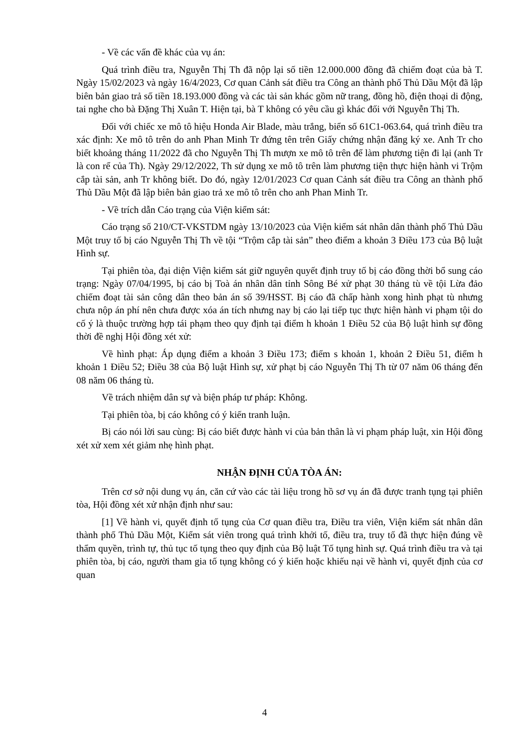- Về các vấn đề khác của vụ án:
Quá trình điều tra, Nguyễn Thị Th đã nộp lại số tiền 12.000.000 đồng đã chiếm đoạt của bà T. Ngày 15/02/2023 và ngày 16/4/2023, Cơ quan Cảnh sát điều tra Công an thành phố Thủ Dầu Một đã lập biên bản giao trả số tiền 18.193.000 đồng và các tài sản khác gồm nữ trang, đồng hồ, điện thoại di động, tai nghe cho bà Đặng Thị Xuân T. Hiện tại, bà T không có yêu cầu gì khác đối với Nguyễn Thị Th.
Đối với chiếc xe mô tô hiệu Honda Air Blade, màu trắng, biển số 61C1-063.64, quá trình điều tra xác định: Xe mô tô trên do anh Phan Minh Tr đứng tên trên Giấy chứng nhận đăng ký xe. Anh Tr cho biết khoảng tháng 11/2022 đã cho Nguyễn Thị Th mượn xe mô tô trên để làm phương tiện đi lại (anh Tr là con rể của Th). Ngày 29/12/2022, Th sử dụng xe mô tô trên làm phương tiện thực hiện hành vi Trộm cắp tài sản, anh Tr không biết. Do đó, ngày 12/01/2023 Cơ quan Cảnh sát điều tra Công an thành phố Thủ Dầu Một đã lập biên bản giao trả xe mô tô trên cho anh Phan Minh Tr.
- Về trích dẫn Cáo trạng của Viện kiểm sát:
Cáo trạng số 210/CT-VKSTDM ngày 13/10/2023 của Viện kiểm sát nhân dân thành phố Thủ Dầu Một truy tố bị cáo Nguyễn Thị Th về tội “Trộm cắp tài sản” theo điểm a khoản 3 Điều 173 của Bộ luật Hình sự.
Tại phiên tòa, đại diện Viện kiểm sát giữ nguyên quyết định truy tố bị cáo đồng thời bổ sung cáo trạng: Ngày 07/04/1995, bị cáo bị Toà án nhân dân tỉnh Sông Bé xử phạt 30 tháng tù về tội Lừa đảo chiếm đoạt tài sản công dân theo bản án số 39/HSST. Bị cáo đã chấp hành xong hình phạt tù nhưng chưa nộp án phí nên chưa được xóa án tích nhưng nay bị cáo lại tiếp tục thực hiện hành vi phạm tội do cố ý là thuộc trường hợp tái phạm theo quy định tại điểm h khoản 1 Điều 52 của Bộ luật hình sự đồng thời đề nghị Hội đồng xét xử:
Về hình phạt: Áp dụng điểm a khoản 3 Điều 173; điểm s khoản 1, khoản 2 Điều 51, điểm h khoản 1 Điều 52; Điều 38 của Bộ luật Hình sự, xử phạt bị cáo Nguyễn Thị Th từ 07 năm 06 tháng đến 08 năm 06 tháng tù.
Về trách nhiệm dân sự và biện pháp tư pháp: Không.
Tại phiên tòa, bị cáo không có ý kiến tranh luận.
Bị cáo nói lời sau cùng: Bị cáo biết được hành vi của bản thân là vi phạm pháp luật, xin Hội đồng xét xử xem xét giảm nhẹ hình phạt.
NHẬN ĐỊNH CỦA TÒA ÁN:
Trên cơ sở nội dung vụ án, căn cứ vào các tài liệu trong hồ sơ vụ án đã được tranh tụng tại phiên tòa, Hội đồng xét xử nhận định như sau:
[1] Về hành vi, quyết định tố tụng của Cơ quan điều tra, Điều tra viên, Viện kiểm sát nhân dân thành phố Thủ Dầu Một, Kiểm sát viên trong quá trình khởi tố, điều tra, truy tố đã thực hiện đúng về thẩm quyền, trình tự, thủ tục tố tụng theo quy định của Bộ luật Tố tụng hình sự. Quá trình điều tra và tại phiên tòa, bị cáo, người tham gia tố tụng không có ý kiến hoặc khiếu nại về hành vi, quyết định của cơ quan
4